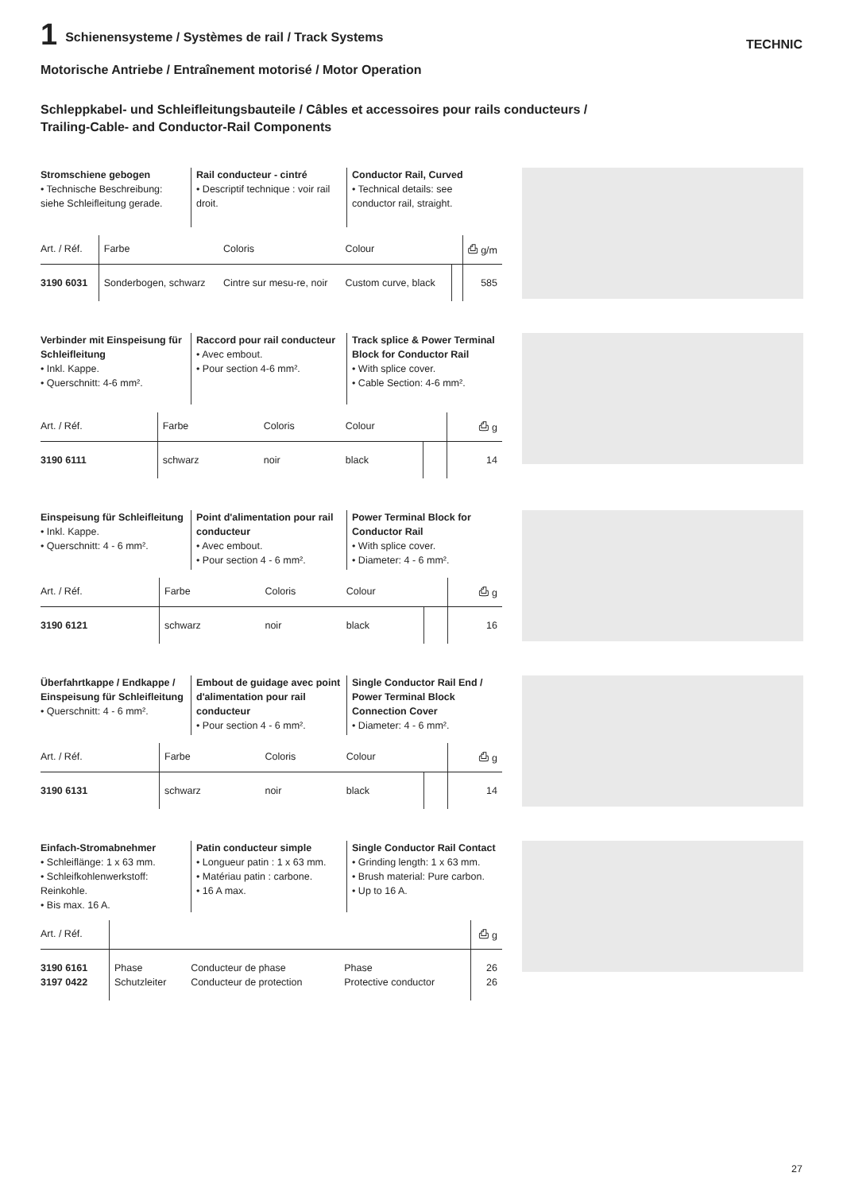1 Schienensysteme / Systèmes de rail / Track Systems
TECHNIC
Motorische Antriebe / Entraînement motorisé / Motor Operation
Schleppkabel- und Schleifleitungsbauteile / Câbles et accessoires pour rails conducteurs /
Trailing-Cable- and Conductor-Rail Components
Stromschiene gebogen
• Technische Beschreibung: siehe Schleifleitung gerade.
Rail conducteur - cintré
• Descriptif technique : voir rail droit.
Conductor Rail, Curved
• Technical details: see conductor rail, straight.
| Art. / Réf. | Farbe | Coloris | Colour | | ⎙ g/m |
| --- | --- | --- | --- | --- | --- |
| 3190 6031 | Sonderbogen, schwarz | Cintre sur mesu-re, noir | Custom curve, black | | 585 |
Verbinder mit Einspeisung für Schleifleitung
• Inkl. Kappe.
• Querschnitt: 4-6 mm².
Raccord pour rail conducteur
• Avec embout.
• Pour section 4-6 mm².
Track splice & Power Terminal Block for Conductor Rail
• With splice cover.
• Cable Section: 4-6 mm².
| Art. / Réf. | Farbe | Coloris | Colour | | ⎙ g |
| --- | --- | --- | --- | --- | --- |
| 3190 6111 | schwarz | noir | black | | 14 |
Einspeisung für Schleifleitung
• Inkl. Kappe.
• Querschnitt: 4 - 6 mm².
Point d'alimentation pour rail conducteur
• Avec embout.
• Pour section 4 - 6 mm².
Power Terminal Block for Conductor Rail
• With splice cover.
• Diameter: 4 - 6 mm².
| Art. / Réf. | Farbe | Coloris | Colour | | ⎙ g |
| --- | --- | --- | --- | --- | --- |
| 3190 6121 | schwarz | noir | black | | 16 |
Überfahrtkappe / Endkappe / Einspeisung für Schleifleitung
• Querschnitt: 4 - 6 mm².
Embout de guidage avec point d'alimentation pour rail conducteur
• Pour section 4 - 6 mm².
Single Conductor Rail End / Power Terminal Block Connection Cover
• Diameter: 4 - 6 mm².
| Art. / Réf. | Farbe | Coloris | Colour | | ⎙ g |
| --- | --- | --- | --- | --- | --- |
| 3190 6131 | schwarz | noir | black | | 14 |
Einfach-Stromabnehmer
• Schleiflänge: 1 x 63 mm.
• Schleifkohlenwerkstoff: Reinkohle.
• Bis max. 16 A.
Patin conducteur simple
• Longueur patin : 1 x 63 mm.
• Matériau patin : carbone.
• 16 A max.
Single Conductor Rail Contact
• Grinding length: 1 x 63 mm.
• Brush material: Pure carbon.
• Up to 16 A.
| Art. / Réf. | | | | ⎙ g |
| --- | --- | --- | --- | --- |
| 3190 6161 3197 0422 | Phase Schutzleiter | Conducteur de phase Conducteur de protection | Phase Protective conductor | 26 26 |
27